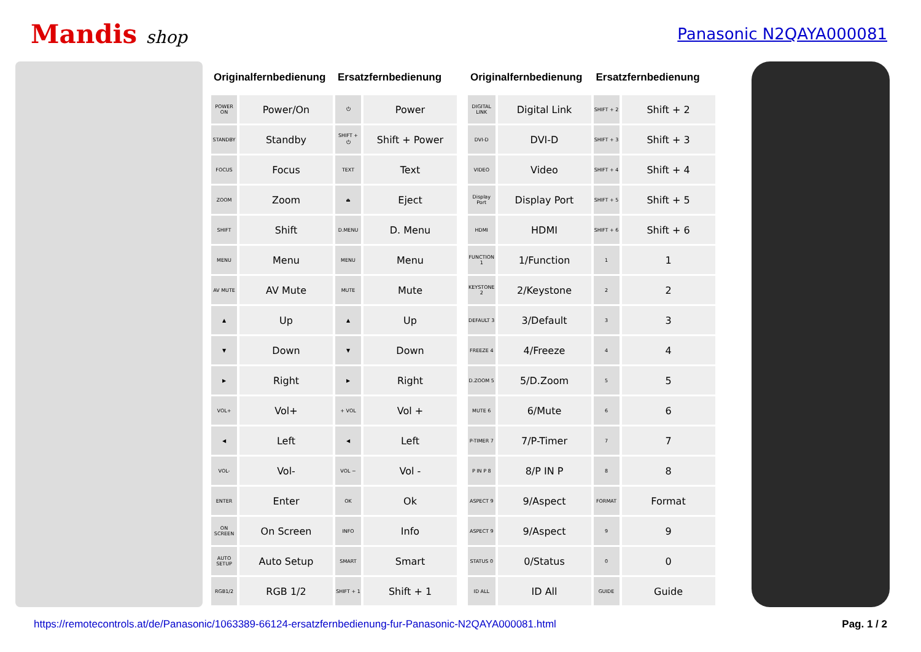Mandis shop Panasonic N2QAYA000081
| Originalfernbedienung | | Ersatzfernbedienung | |
| --- | --- | --- | --- |
| POWER ON | Power/On | ⏻ | Power |
| STANDBY | Standby | SHIFT + ⏻ | Shift + Power |
| FOCUS | Focus | TEXT | Text |
| ZOOM | Zoom | ⏏ | Eject |
| SHIFT | Shift | D.MENU | D. Menu |
| MENU | Menu | MENU | Menu |
| AV MUTE | AV Mute | MUTE | Mute |
| ▲ | Up | ▲ | Up |
| ▼ | Down | ▼ | Down |
| ▶ | Right | ▶ | Right |
| VOL+ | Vol+ | + VOL | Vol + |
| ◀ | Left | ◀ | Left |
| VOL- | Vol- | VOL − | Vol - |
| ENTER | Enter | OK | Ok |
| ON SCREEN | On Screen | INFO | Info |
| AUTO SETUP | Auto Setup | SMART | Smart |
| RGB1/2 | RGB 1/2 | SHIFT + 1 | Shift + 1 |
| Originalfernbedienung | | Ersatzfernbedienung | |
| --- | --- | --- | --- |
| DIGITAL LINK | Digital Link | SHIFT + 2 | Shift + 2 |
| DVI-D | DVI-D | SHIFT + 3 | Shift + 3 |
| VIDEO | Video | SHIFT + 4 | Shift + 4 |
| Display Port | Display Port | SHIFT + 5 | Shift + 5 |
| HDMI | HDMI | SHIFT + 6 | Shift + 6 |
| FUNCTION 1 | 1/Function | 1 | 1 |
| KEYSTONE 2 | 2/Keystone | 2 | 2 |
| DEFAULT 3 | 3/Default | 3 | 3 |
| FREEZE 4 | 4/Freeze | 4 | 4 |
| D.ZOOM 5 | 5/D.Zoom | 5 | 5 |
| MUTE 6 | 6/Mute | 6 | 6 |
| P-TIMER 7 | 7/P-Timer | 7 | 7 |
| P IN P 8 | 8/P IN P | 8 | 8 |
| ASPECT 9 | 9/Aspect | FORMAT | Format |
| ASPECT 9 | 9/Aspect | 9 | 9 |
| STATUS 0 | 0/Status | 0 | 0 |
| ID ALL | ID All | GUIDE | Guide |
https://remotecontrols.at/de/Panasonic/1063389-66124-ersatzfernbedienung-fur-Panasonic-N2QAYA000081.html Pag. 1 / 2